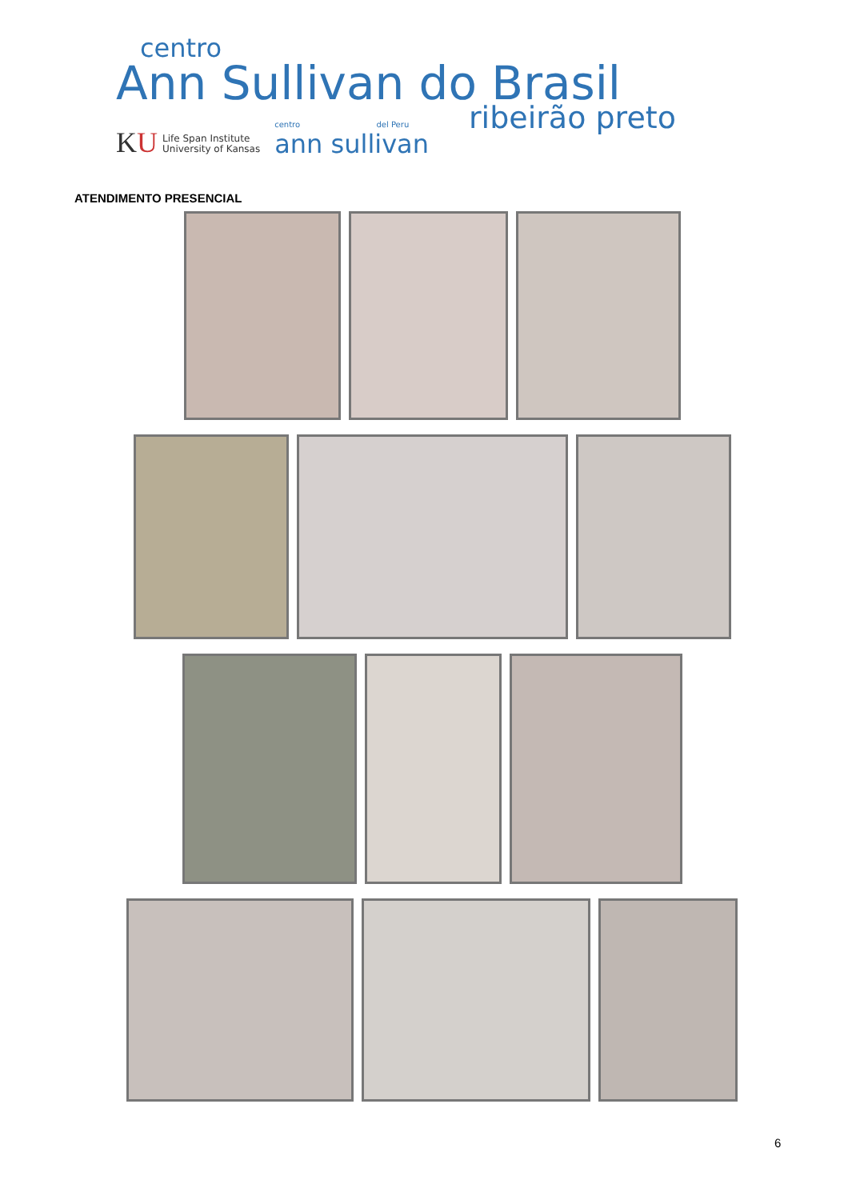centro
Ann Sullivan do Brasil
KU
Life Span Institute
University of Kansas
centro del Peru
ann sullivan
ribeirão preto
ATENDIMENTO PRESENCIAL
6